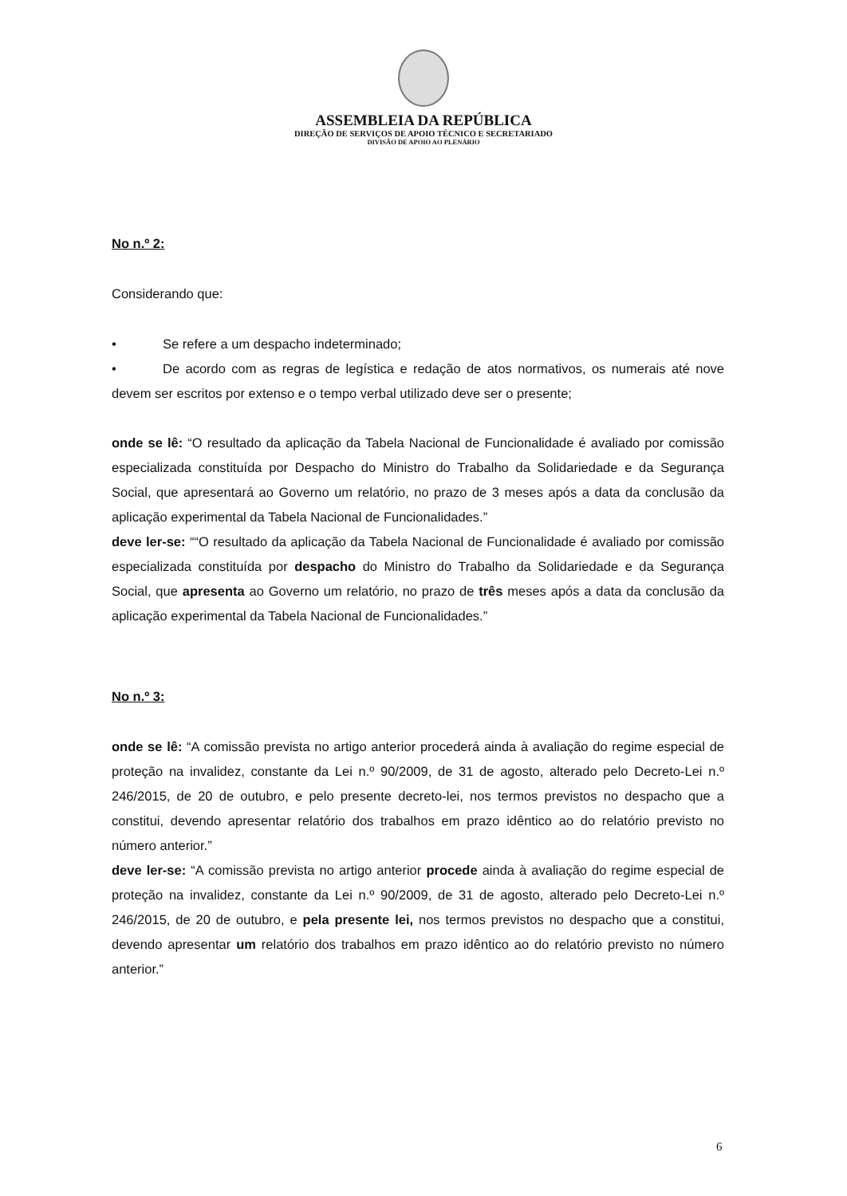ASSEMBLEIA DA REPÚBLICA
DIREÇÃO DE SERVIÇOS DE APOIO TÉCNICO E SECRETARIADO
DIVISÃO DE APOIO AO PLENÁRIO
No n.º 2:
Considerando que:
• Se refere a um despacho indeterminado;
• De acordo com as regras de legística e redação de atos normativos, os numerais até nove devem ser escritos por extenso e o tempo verbal utilizado deve ser o presente;
onde se lê: “O resultado da aplicação da Tabela Nacional de Funcionalidade é avaliado por comissão especializada constituída por Despacho do Ministro do Trabalho da Solidariedade e da Segurança Social, que apresentará ao Governo um relatório, no prazo de 3 meses após a data da conclusão da aplicação experimental da Tabela Nacional de Funcionalidades.”
deve ler-se: ““O resultado da aplicação da Tabela Nacional de Funcionalidade é avaliado por comissão especializada constituída por despacho do Ministro do Trabalho da Solidariedade e da Segurança Social, que apresenta ao Governo um relatório, no prazo de três meses após a data da conclusão da aplicação experimental da Tabela Nacional de Funcionalidades.”
No n.º 3:
onde se lê: “A comissão prevista no artigo anterior procederá ainda à avaliação do regime especial de proteção na invalidez, constante da Lei n.º 90/2009, de 31 de agosto, alterado pelo Decreto-Lei n.º 246/2015, de 20 de outubro, e pelo presente decreto-lei, nos termos previstos no despacho que a constitui, devendo apresentar relatório dos trabalhos em prazo idêntico ao do relatório previsto no número anterior.”
deve ler-se: “A comissão prevista no artigo anterior procede ainda à avaliação do regime especial de proteção na invalidez, constante da Lei n.º 90/2009, de 31 de agosto, alterado pelo Decreto-Lei n.º 246/2015, de 20 de outubro, e pela presente lei, nos termos previstos no despacho que a constitui, devendo apresentar um relatório dos trabalhos em prazo idêntico ao do relatório previsto no número anterior.”
6